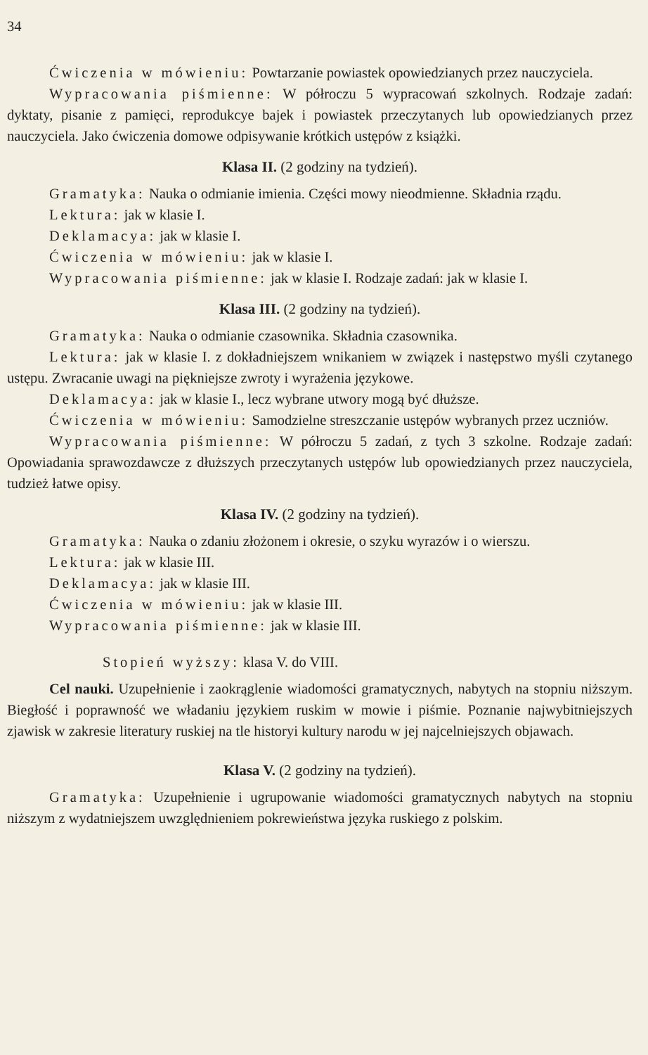34
Ćwiczenia w mówieniu: Powtarzanie powiastek opowiedzianych przez nauczyciela.
Wypracowania piśmienne: W półroczu 5 wypracowań szkolnych. Rodzaje zadań: dyktaty, pisanie z pamięci, reprodukcye bajek i powiastek przeczytanych lub opowiedzianych przez nauczyciela. Jako ćwiczenia domowe odpisywanie krótkich ustępów z książki.
Klasa II. (2 godziny na tydzień).
Gramatyka: Nauka o odmianie imienia. Części mowy nieodmienne. Składnia rządu.
Lektura: jak w klasie I.
Deklamacya: jak w klasie I.
Ćwiczenia w mówieniu: jak w klasie I.
Wypracowania piśmienne: jak w klasie I. Rodzaje zadań: jak w klasie I.
Klasa III. (2 godziny na tydzień).
Gramatyka: Nauka o odmianie czasownika. Składnia czasownika.
Lektura: jak w klasie I. z dokładniejszem wnikaniem w związek i następstwo myśli czytanego ustępu. Zwracanie uwagi na piękniejsze zwroty i wyrażenia językowe.
Deklamacya: jak w klasie I., lecz wybrane utwory mogą być dłuższe.
Ćwiczenia w mówieniu: Samodzielne streszczanie ustępów wybranych przez uczniów.
Wypracowania piśmienne: W półroczu 5 zadań, z tych 3 szkolne. Rodzaje zadań: Opowiadania sprawozdawcze z dłuższych przeczytanych ustępów lub opowiedzianych przez nauczyciela, tudzież łatwe opisy.
Klasa IV. (2 godziny na tydzień).
Gramatyka: Nauka o zdaniu złożonem i okresie, o szyku wyrazów i o wierszu.
Lektura: jak w klasie III.
Deklamacya: jak w klasie III.
Ćwiczenia w mówieniu: jak w klasie III.
Wypracowania piśmienne: jak w klasie III.
Stopień wyższy: klasa V. do VIII.
Cel nauki. Uzupełnienie i zaokrąglenie wiadomości gramatycznych, nabytych na stopniu niższym. Biegłość i poprawność we władaniu językiem ruskim w mowie i piśmie. Poznanie najwybitniejszych zjawisk w zakresie literatury ruskiej na tle historyi kultury narodu w jej najcelniejszych objawach.
Klasa V. (2 godziny na tydzień).
Gramatyka: Uzupełnienie i ugrupowanie wiadomości gramatycznych nabytych na stopniu niższym z wydatniejszem uwzględnieniem pokrewieństwa języka ruskiego z polskim.